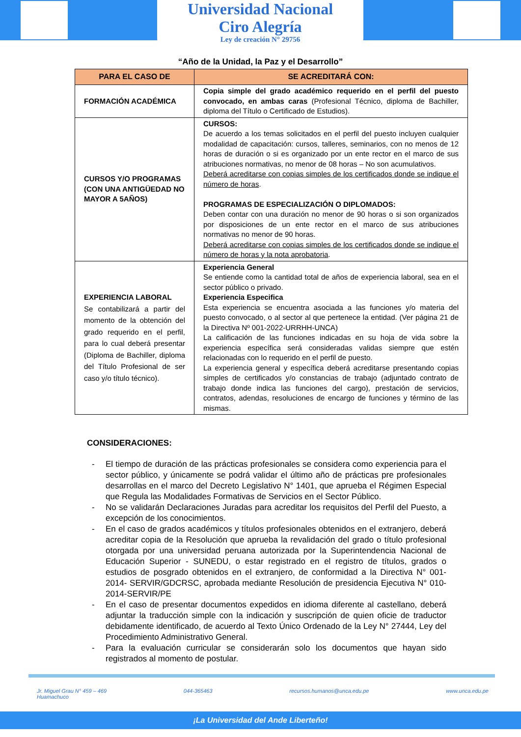Universidad Nacional
Ciro Alegría
Ley de creación N° 29756
“Año de la Unidad, la Paz y el Desarrollo”
| PARA EL CASO DE | SE ACREDITARÁ CON: |
| --- | --- |
| FORMACIÓN ACADÉMICA | Copia simple del grado académico requerido en el perfil del puesto convocado, en ambas caras (Profesional Técnico, diploma de Bachiller, diploma del Título o Certificado de Estudios). |
| CURSOS Y/O PROGRAMAS (CON UNA ANTIGÜEDAD NO MAYOR A 5AÑOS) | CURSOS: De acuerdo a los temas solicitados en el perfil del puesto incluyen cualquier modalidad de capacitación: cursos, talleres, seminarios, con no menos de 12 horas de duración o si es organizado por un ente rector en el marco de sus atribuciones normativas, no menor de 08 horas – No son acumulativos. Deberá acreditarse con copias simples de los certificados donde se indique el número de horas . PROGRAMAS DE ESPECIALIZACIÓN O DIPLOMADOS: Deben contar con una duración no menor de 90 horas o si son organizados por disposiciones de un ente rector en el marco de sus atribuciones normativas no menor de 90 horas. Deberá acreditarse con copias simples de los certificados donde se indique el número de horas y la nota aprobatoria . |
| EXPERIENCIA LABORAL Se contabilizará a partir del momento de la obtención del grado requerido en el perfil, para lo cual deberá presentar (Diploma de Bachiller, diploma del Título Profesional de ser caso y/o título técnico). | Experiencia General Se entiende como la cantidad total de años de experiencia laboral, sea en el sector público o privado. Experiencia Especifica Esta experiencia se encuentra asociada a las funciones y/o materia del puesto convocado, o al sector al que pertenece la entidad. (Ver página 21 de la Directiva Nº 001-2022-URRHH-UNCA) La calificación de las funciones indicadas en su hoja de vida sobre la experiencia específica será consideradas validas siempre que estén relacionadas con lo requerido en el perfil de puesto. La experiencia general y específica deberá acreditarse presentando copias simples de certificados y/o constancias de trabajo (adjuntado contrato de trabajo donde indica las funciones del cargo), prestación de servicios, contratos, adendas, resoluciones de encargo de funciones y término de las mismas. |
CONSIDERACIONES:
- El tiempo de duración de las prácticas profesionales se considera como experiencia para el sector público, y únicamente se podrá validar el último año de prácticas pre profesionales desarrollas en el marco del Decreto Legislativo N° 1401, que aprueba el Régimen Especial que Regula las Modalidades Formativas de Servicios en el Sector Público.
- No se validarán Declaraciones Juradas para acreditar los requisitos del Perfil del Puesto, a excepción de los conocimientos.
- En el caso de grados académicos y títulos profesionales obtenidos en el extranjero, deberá acreditar copia de la Resolución que aprueba la revalidación del grado o título profesional otorgada por una universidad peruana autorizada por la Superintendencia Nacional de Educación Superior - SUNEDU, o estar registrado en el registro de títulos, grados o estudios de posgrado obtenidos en el extranjero, de conformidad a la Directiva N° 001-2014- SERVIR/GDCRSC, aprobada mediante Resolución de presidencia Ejecutiva N° 010-2014-SERVIR/PE
- En el caso de presentar documentos expedidos en idioma diferente al castellano, deberá adjuntar la traducción simple con la indicación y suscripción de quien oficie de traductor debidamente identificado, de acuerdo al Texto Único Ordenado de la Ley N° 27444, Ley del Procedimiento Administrativo General.
- Para la evaluación curricular se considerarán solo los documentos que hayan sido registrados al momento de postular.
Jr. Miguel Grau N° 459 – 469
Huamachuco
044-365463 recursos.humanos@unca.edu.pe www.unca.edu.pe
¡La Universidad del Ande Liberteño!